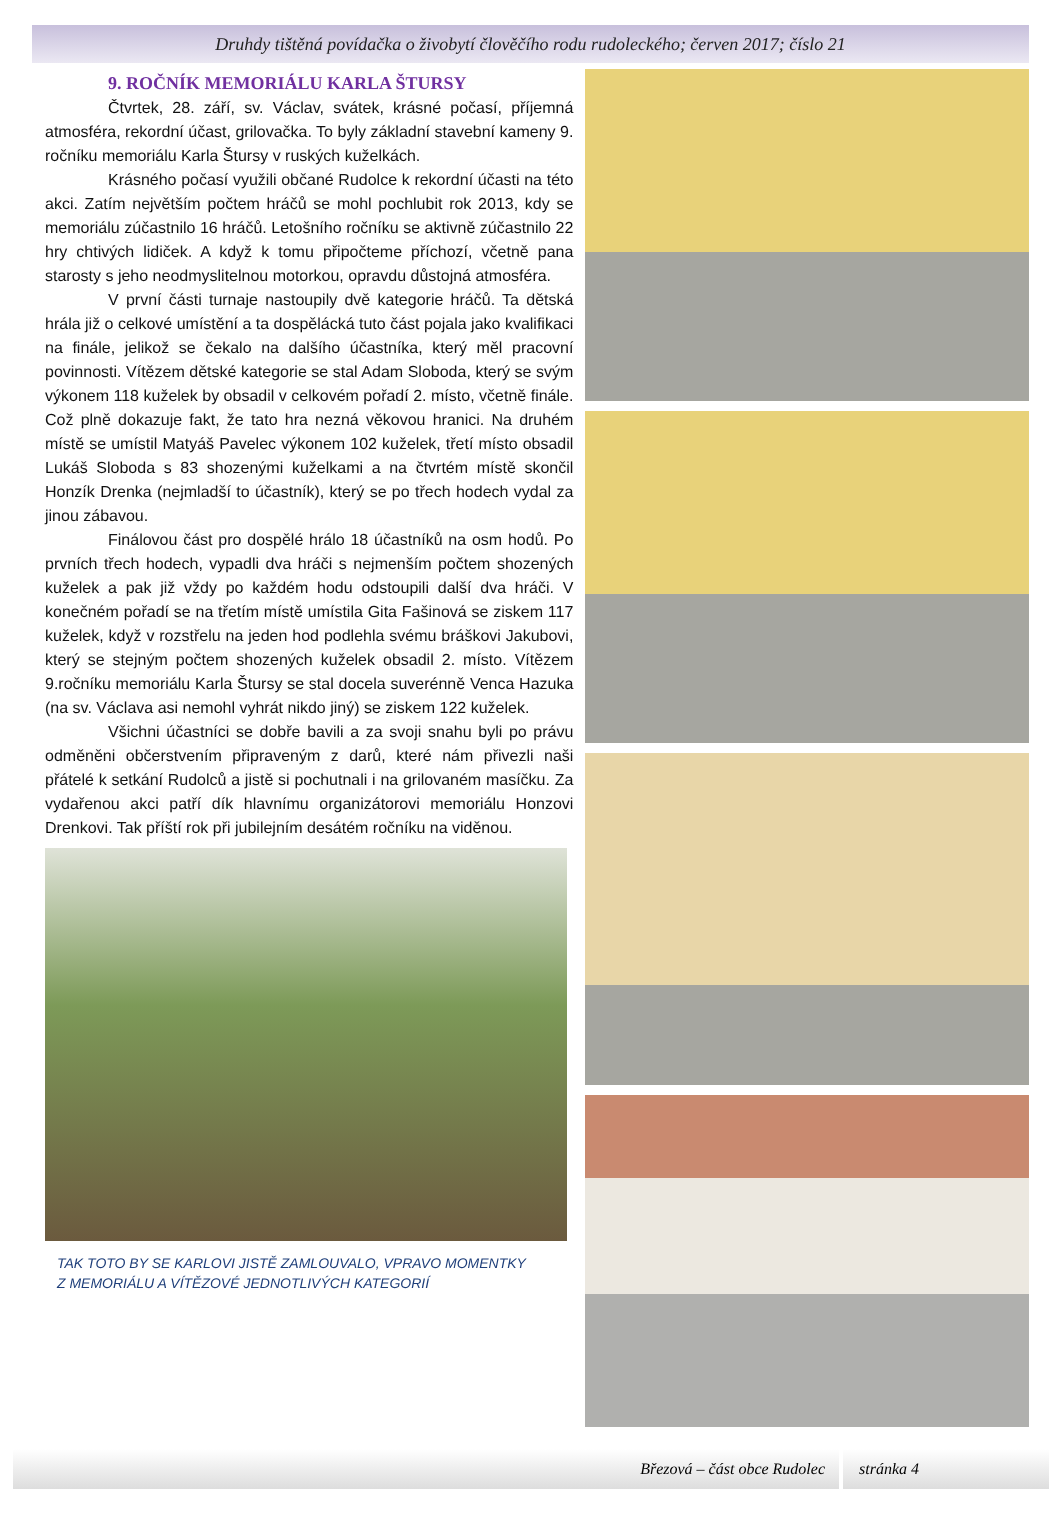Druhdy tištěná povídačka o živobytí člověčího rodu rudoleckého; červen 2017; číslo 21
9. ROČNÍK MEMORIÁLU KARLA ŠTURSY
Čtvrtek, 28. září, sv. Václav, svátek, krásné počasí, příjemná atmosféra, rekordní účast, grilovačka. To byly základní stavební kameny 9. ročníku memoriálu Karla Štursy v ruských kuželkách.
Krásného počasí využili občané Rudolce k rekordní účasti na této akci. Zatím největším počtem hráčů se mohl pochlubit rok 2013, kdy se memoriálu zúčastnilo 16 hráčů. Letošního ročníku se aktivně zúčastnilo 22 hry chtivých lidiček. A když k tomu připočteme příchozí, včetně pana starosty s jeho neodmyslitelnou motorkou, opravdu důstojná atmosféra.
V první části turnaje nastoupily dvě kategorie hráčů. Ta dětská hrála již o celkové umístění a ta dospělácká tuto část pojala jako kvalifikaci na finále, jelikož se čekalo na dalšího účastníka, který měl pracovní povinnosti. Vítězem dětské kategorie se stal Adam Sloboda, který se svým výkonem 118 kuželek by obsadil v celkovém pořadí 2. místo, včetně finále. Což plně dokazuje fakt, že tato hra nezná věkovou hranici. Na druhém místě se umístil Matyáš Pavelec výkonem 102 kuželek, třetí místo obsadil Lukáš Sloboda s 83 shozenými kuželkami a na čtvrtém místě skončil Honzík Drenka (nejmladší to účastník), který se po třech hodech vydal za jinou zábavou.
Finálovou část pro dospělé hrálo 18 účastníků na osm hodů. Po prvních třech hodech, vypadli dva hráči s nejmenším počtem shozených kuželek a pak již vždy po každém hodu odstoupili další dva hráči. V konečném pořadí se na třetím místě umístila Gita Fašinová se ziskem 117 kuželek, když v rozstřelu na jeden hod podlehla svému bráškovi Jakubovi, který se stejným počtem shozených kuželek obsadil 2. místo. Vítězem 9.ročníku memoriálu Karla Štursy se stal docela suverénně Venca Hazuka (na sv. Václava asi nemohl vyhrát nikdo jiný) se ziskem 122 kuželek.
Všichni účastníci se dobře bavili a za svoji snahu byli po právu odměněni občerstvením připraveným z darů, které nám přivezli naši přátelé k setkání Rudolců a jistě si pochutnali i na grilovaném masíčku. Za vydařenou akci patří dík hlavnímu organizátorovi memoriálu Honzovi Drenkovi. Tak příští rok při jubilejním desátém ročníku na viděnou.
TAK TOTO BY SE KARLOVI JISTĚ ZAMLOUVALO, VPRAVO MOMENTKY
Z MEMORIÁLU A VÍTĚZOVÉ JEDNOTLIVÝCH KATEGORIÍ
Březová – část obce Rudolec stránka 4